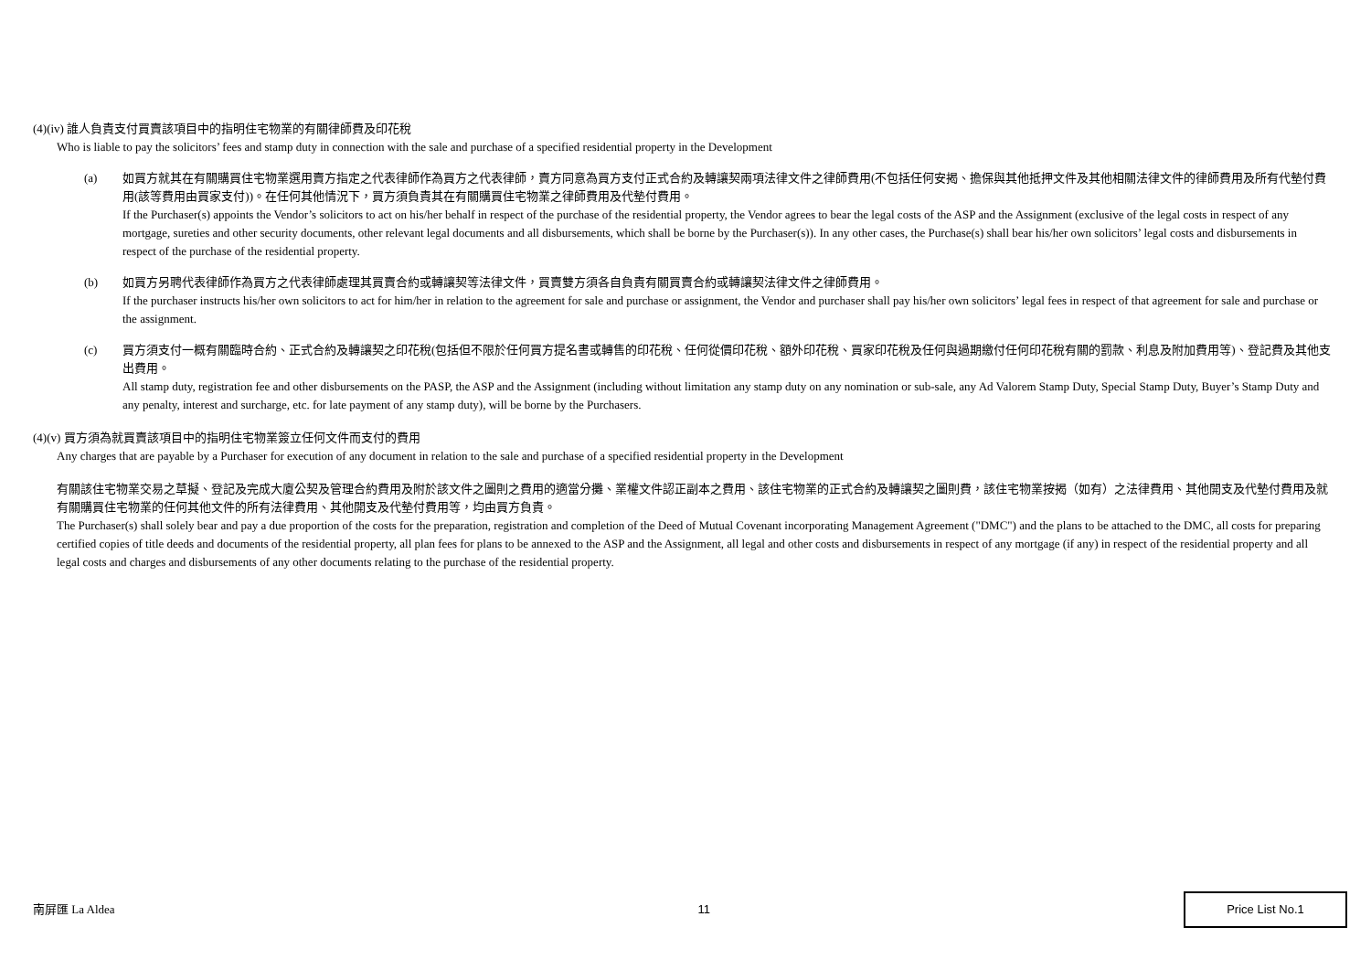(4)(iv) 誰人負責支付買賣該項目中的指明住宅物業的有關律師費及印花稅
Who is liable to pay the solicitors’ fees and stamp duty in connection with the sale and purchase of a specified residential property in the Development
(a) 如買方就其在有關購買住宅物業選用賣方指定之代表律師作為買方之代表律師，賣方同意為買方支付正式合約及轉讓契兩項法律文件之律師費用(不包括任何安揭、擔保與其他抵押文件及其他相關法律文件的律師費用及所有代墊付費用(該等費用由買家支付))。在任何其他情況下，買方須負責其在有關購買住宅物業之律師費用及代墊付費用。
If the Purchaser(s) appoints the Vendor’s solicitors to act on his/her behalf in respect of the purchase of the residential property, the Vendor agrees to bear the legal costs of the ASP and the Assignment (exclusive of the legal costs in respect of any mortgage, sureties and other security documents, other relevant legal documents and all disbursements, which shall be borne by the Purchaser(s)). In any other cases, the Purchase(s) shall bear his/her own solicitors’ legal costs and disbursements in respect of the purchase of the residential property.
(b) 如買方另聘代表律師作為買方之代表律師處理其買賣合約或轉讓契等法律文件，買賣雙方須各自負責有關買賣合約或轉讓契法律文件之律師費用。
If the purchaser instructs his/her own solicitors to act for him/her in relation to the agreement for sale and purchase or assignment, the Vendor and purchaser shall pay his/her own solicitors’ legal fees in respect of that agreement for sale and purchase or the assignment.
(c) 買方須支付一概有關臨時合約、正式合約及轉讓契之印花稅(包括但不限於任何買方提名書或轉售的印花稅、任何從價印花稅、額外印花稅、買家印花稅及任何與過期繳付任何印花稅有關的罰款、利息及附加費用等)、登記費及其他支出費用。
All stamp duty, registration fee and other disbursements on the PASP, the ASP and the Assignment (including without limitation any stamp duty on any nomination or sub-sale, any Ad Valorem Stamp Duty, Special Stamp Duty, Buyer’s Stamp Duty and any penalty, interest and surcharge, etc. for late payment of any stamp duty), will be borne by the Purchasers.
(4)(v) 買方須為就買賣該項目中的指明住宅物業簽立任何文件而支付的費用
Any charges that are payable by a Purchaser for execution of any document in relation to the sale and purchase of a specified residential property in the Development
有關該住宅物業交易之草擬、登記及完成大廈公契及管理合約費用及附於該文件之圖則之費用的適當分攤、業權文件認正副本之費用、該住宅物業的正式合約及轉讓契之圖則費，該住宅物業按揭（如有）之法律費用、其他開支及代墊付費用及就有關購買住宅物業的任何其他文件的所有法律費用、其他開支及代墊付費用等，均由買方負責。
The Purchaser(s) shall solely bear and pay a due proportion of the costs for the preparation, registration and completion of the Deed of Mutual Covenant incorporating Management Agreement ("DMC") and the plans to be attached to the DMC, all costs for preparing certified copies of title deeds and documents of the residential property, all plan fees for plans to be annexed to the ASP and the Assignment, all legal and other costs and disbursements in respect of any mortgage (if any) in respect of the residential property and all legal costs and charges and disbursements of any other documents relating to the purchase of the residential property.
南屏匯 La Aldea 11
Price List No.1